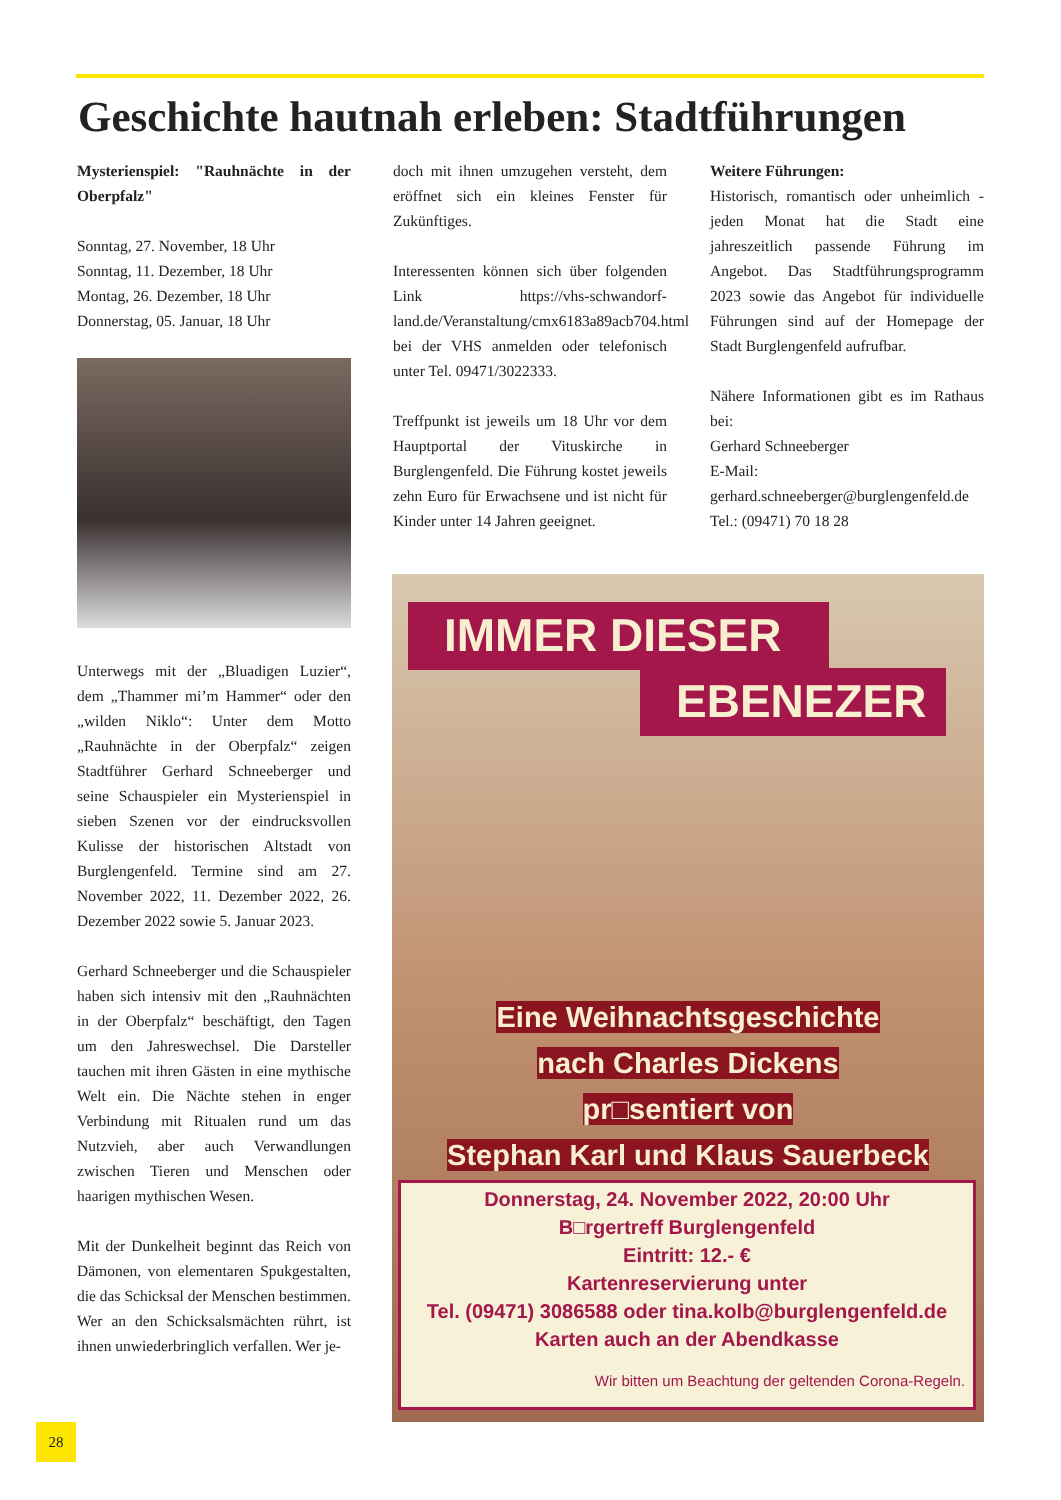Geschichte hautnah erleben: Stadtführungen
Mysterienspiel: "Rauhnächte in der Oberpfalz"
Sonntag, 27. November, 18 Uhr
Sonntag, 11. Dezember, 18 Uhr
Montag, 26. Dezember, 18 Uhr
Donnerstag, 05. Januar, 18 Uhr
Unterwegs mit der „Bluadigen Luzier“, dem „Thammer mi’m Hammer“ oder den „wilden Niklo“: Unter dem Motto „Rauhnächte in der Oberpfalz“ zeigen Stadtführer Gerhard Schneeberger und seine Schauspieler ein Mysterienspiel in sieben Szenen vor der eindrucksvollen Kulisse der historischen Altstadt von Burglengenfeld. Termine sind am 27. November 2022, 11. Dezember 2022, 26. Dezember 2022 sowie 5. Januar 2023.
Gerhard Schneeberger und die Schauspieler haben sich intensiv mit den „Rauhnächten in der Oberpfalz“ beschäftigt, den Tagen um den Jahreswechsel. Die Darsteller tauchen mit ihren Gästen in eine mythische Welt ein. Die Nächte stehen in enger Verbindung mit Ritualen rund um das Nutzvieh, aber auch Verwandlungen zwischen Tieren und Menschen oder haarigen mythischen Wesen.
Mit der Dunkelheit beginnt das Reich von Dämonen, von elementaren Spukgestalten, die das Schicksal der Menschen bestimmen. Wer an den Schicksalsmächten rührt, ist ihnen unwiederbringlich verfallen. Wer je-
doch mit ihnen umzugehen versteht, dem eröffnet sich ein kleines Fenster für Zukünftiges.
Interessenten können sich über folgenden Link https://vhs-schwandorf-land.de/Veranstaltung/cmx6183a89acb704.html bei der VHS anmelden oder telefonisch unter Tel. 09471/3022333.
Treffpunkt ist jeweils um 18 Uhr vor dem Hauptportal der Vituskirche in Burglengenfeld. Die Führung kostet jeweils zehn Euro für Erwachsene und ist nicht für Kinder unter 14 Jahren geeignet.
Weitere Führungen:
Historisch, romantisch oder unheimlich - jeden Monat hat die Stadt eine jahreszeitlich passende Führung im Angebot. Das Stadtführungsprogramm 2023 sowie das Angebot für individuelle Führungen sind auf der Homepage der Stadt Burglengenfeld aufrufbar.
Nähere Informationen gibt es im Rathaus bei:
Gerhard Schneeberger
E-Mail: gerhard.schneeberger@burglengenfeld.de
Tel.: (09471) 70 18 28
IMMER DIESER
EBENEZER
Eine Weihnachtsgeschichte
nach Charles Dickens
pr□sentiert von
Stephan Karl und Klaus Sauerbeck
Donnerstag, 24. November 2022, 20:00 Uhr
B□rgertreff Burglengenfeld
Eintritt: 12.- €
Kartenreservierung unter
Tel. (09471) 3086588 oder tina.kolb@burglengenfeld.de
Karten auch an der Abendkasse
Wir bitten um Beachtung der geltenden Corona-Regeln.
28